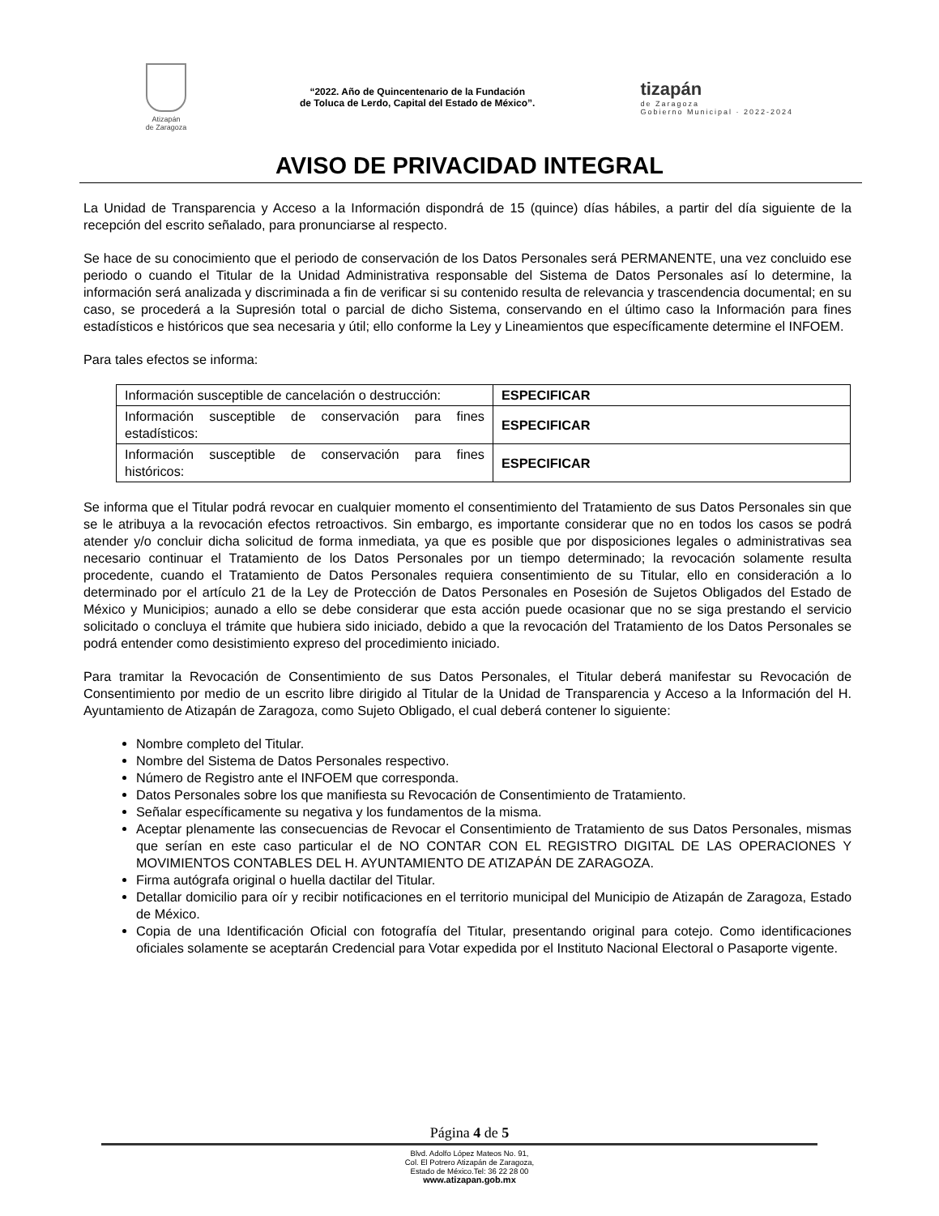Atizapán
de Zaragoza
“2022. Año de Quincentenario de la Fundación
de Toluca de Lerdo, Capital del Estado de México”.
tizapán
de Zaragoza
Gobierno Municipal · 2022-2024
AVISO DE PRIVACIDAD INTEGRAL
La Unidad de Transparencia y Acceso a la Información dispondrá de 15 (quince) días hábiles, a partir del día siguiente de la recepción del escrito señalado, para pronunciarse al respecto.
Se hace de su conocimiento que el periodo de conservación de los Datos Personales será PERMANENTE, una vez concluido ese periodo o cuando el Titular de la Unidad Administrativa responsable del Sistema de Datos Personales así lo determine, la información será analizada y discriminada a fin de verificar si su contenido resulta de relevancia y trascendencia documental; en su caso, se procederá a la Supresión total o parcial de dicho Sistema, conservando en el último caso la Información para fines estadísticos e históricos que sea necesaria y útil; ello conforme la Ley y Lineamientos que específicamente determine el INFOEM.
Para tales efectos se informa:
| Información susceptible de cancelación o destrucción: | ESPECIFICAR |
| Información susceptible de conservación para fines estadísticos: | ESPECIFICAR |
| Información susceptible de conservación para fines históricos: | ESPECIFICAR |
Se informa que el Titular podrá revocar en cualquier momento el consentimiento del Tratamiento de sus Datos Personales sin que se le atribuya a la revocación efectos retroactivos. Sin embargo, es importante considerar que no en todos los casos se podrá atender y/o concluir dicha solicitud de forma inmediata, ya que es posible que por disposiciones legales o administrativas sea necesario continuar el Tratamiento de los Datos Personales por un tiempo determinado; la revocación solamente resulta procedente, cuando el Tratamiento de Datos Personales requiera consentimiento de su Titular, ello en consideración a lo determinado por el artículo 21 de la Ley de Protección de Datos Personales en Posesión de Sujetos Obligados del Estado de México y Municipios; aunado a ello se debe considerar que esta acción puede ocasionar que no se siga prestando el servicio solicitado o concluya el trámite que hubiera sido iniciado, debido a que la revocación del Tratamiento de los Datos Personales se podrá entender como desistimiento expreso del procedimiento iniciado.
Para tramitar la Revocación de Consentimiento de sus Datos Personales, el Titular deberá manifestar su Revocación de Consentimiento por medio de un escrito libre dirigido al Titular de la Unidad de Transparencia y Acceso a la Información del H. Ayuntamiento de Atizapán de Zaragoza, como Sujeto Obligado, el cual deberá contener lo siguiente:
Nombre completo del Titular.
Nombre del Sistema de Datos Personales respectivo.
Número de Registro ante el INFOEM que corresponda.
Datos Personales sobre los que manifiesta su Revocación de Consentimiento de Tratamiento.
Señalar específicamente su negativa y los fundamentos de la misma.
Aceptar plenamente las consecuencias de Revocar el Consentimiento de Tratamiento de sus Datos Personales, mismas que serían en este caso particular el de NO CONTAR CON EL REGISTRO DIGITAL DE LAS OPERACIONES Y MOVIMIENTOS CONTABLES DEL H. AYUNTAMIENTO DE ATIZAPÁN DE ZARAGOZA.
Firma autógrafa original o huella dactilar del Titular.
Detallar domicilio para oír y recibir notificaciones en el territorio municipal del Municipio de Atizapán de Zaragoza, Estado de México.
Copia de una Identificación Oficial con fotografía del Titular, presentando original para cotejo. Como identificaciones oficiales solamente se aceptarán Credencial para Votar expedida por el Instituto Nacional Electoral o Pasaporte vigente.
Página 4 de 5
Blvd. Adolfo López Mateos No. 91,
Col. El Potrero Atizapán de Zaragoza,
Estado de México.Tel: 36 22 28 00
www.atizapan.gob.mx